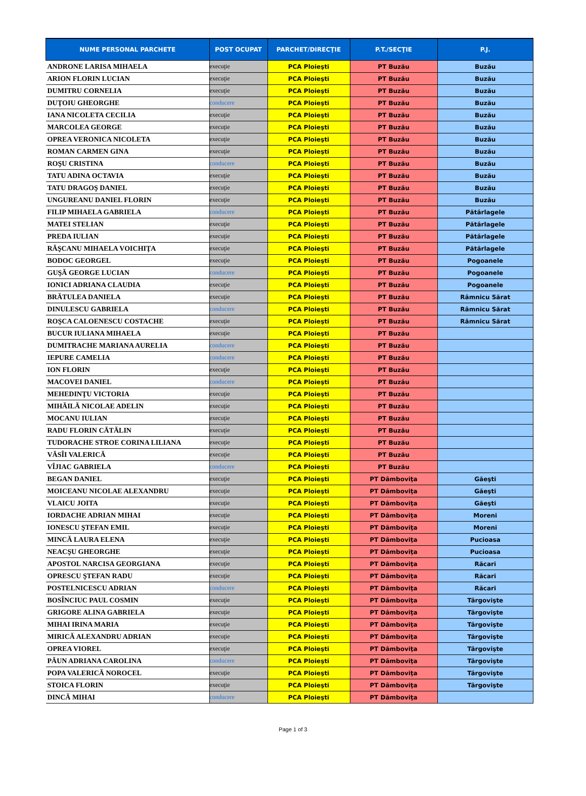| NUME PERSONAL PARCHETE | POST OCUPAT | PARCHET/DIRECŢIE | P.T./SECŢIE | P.J. |
| --- | --- | --- | --- | --- |
| ANDRONE LARISA MIHAELA | execuţie | PCA Ploieşti | PT Buzău | Buzău |
| ARION FLORIN LUCIAN | execuţie | PCA Ploieşti | PT Buzău | Buzău |
| DUMITRU CORNELIA | execuţie | PCA Ploieşti | PT Buzău | Buzău |
| DUŢOIU GHEORGHE | conducere | PCA Ploieşti | PT Buzău | Buzău |
| IANA NICOLETA CECILIA | execuţie | PCA Ploieşti | PT Buzău | Buzău |
| MARCOLEA GEORGE | execuţie | PCA Ploieşti | PT Buzău | Buzău |
| OPREA VERONICA NICOLETA | execuţie | PCA Ploieşti | PT Buzău | Buzău |
| ROMAN CARMEN GINA | execuţie | PCA Ploieşti | PT Buzău | Buzău |
| ROŞU CRISTINA | conducere | PCA Ploieşti | PT Buzău | Buzău |
| TATU ADINA OCTAVIA | execuţie | PCA Ploieşti | PT Buzău | Buzău |
| TATU DRAGOŞ DANIEL | execuţie | PCA Ploieşti | PT Buzău | Buzău |
| UNGUREANU DANIEL FLORIN | execuţie | PCA Ploieşti | PT Buzău | Buzău |
| FILIP MIHAELA GABRIELA | conducere | PCA Ploieşti | PT Buzău | Pătârlagele |
| MATEI STELIAN | execuţie | PCA Ploieşti | PT Buzău | Pătârlagele |
| PREDA IULIAN | execuţie | PCA Ploieşti | PT Buzău | Pătârlagele |
| RĂŞCANU MIHAELA VOICHIŢA | execuţie | PCA Ploieşti | PT Buzău | Pătârlagele |
| BODOC GEORGEL | execuţie | PCA Ploieşti | PT Buzău | Pogoanele |
| GUŞĂ GEORGE LUCIAN | conducere | PCA Ploieşti | PT Buzău | Pogoanele |
| IONICI ADRIANA CLAUDIA | execuţie | PCA Ploieşti | PT Buzău | Pogoanele |
| BRĂTULEA DANIELA | execuţie | PCA Ploieşti | PT Buzău | Râmnicu Sărat |
| DINULESCU GABRIELA | conducere | PCA Ploieşti | PT Buzău | Râmnicu Sărat |
| ROŞCA CALOENESCU COSTACHE | execuţie | PCA Ploieşti | PT Buzău | Râmnicu Sărat |
| BUCUR IULIANA MIHAELA | execuţie | PCA Ploieşti | PT Buzău | |
| DUMITRACHE MARIANA AURELIA | conducere | PCA Ploieşti | PT Buzău | |
| IEPURE CAMELIA | conducere | PCA Ploieşti | PT Buzău | |
| ION FLORIN | execuţie | PCA Ploieşti | PT Buzău | |
| MACOVEI DANIEL | conducere | PCA Ploieşti | PT Buzău | |
| MEHEDINŢU VICTORIA | execuţie | PCA Ploieşti | PT Buzău | |
| MIHĂILĂ NICOLAE ADELIN | execuţie | PCA Ploieşti | PT Buzău | |
| MOCANU IULIAN | execuţie | PCA Ploieşti | PT Buzău | |
| RADU FLORIN CĂTĂLIN | execuţie | PCA Ploieşti | PT Buzău | |
| TUDORACHE STROE CORINA LILIANA | execuţie | PCA Ploieşti | PT Buzău | |
| VĂSÎI VALERICĂ | execuţie | PCA Ploieşti | PT Buzău | |
| VÎJIAC GABRIELA | conducere | PCA Ploieşti | PT Buzău | |
| BEGAN DANIEL | execuţie | PCA Ploieşti | PT Dâmboviţa | Găeşti |
| MOICEANU NICOLAE ALEXANDRU | execuţie | PCA Ploieşti | PT Dâmboviţa | Găeşti |
| VLAICU JOITA | execuţie | PCA Ploieşti | PT Dâmboviţa | Găeşti |
| IORDACHE ADRIAN MIHAI | execuţie | PCA Ploieşti | PT Dâmboviţa | Moreni |
| IONESCU ŞTEFAN EMIL | execuţie | PCA Ploieşti | PT Dâmboviţa | Moreni |
| MINCĂ LAURA ELENA | execuţie | PCA Ploieşti | PT Dâmboviţa | Pucioasa |
| NEACŞU GHEORGHE | execuţie | PCA Ploieşti | PT Dâmboviţa | Pucioasa |
| APOSTOL NARCISA GEORGIANA | execuţie | PCA Ploieşti | PT Dâmboviţa | Răcari |
| OPRESCU ŞTEFAN RADU | execuţie | PCA Ploieşti | PT Dâmboviţa | Răcari |
| POSTELNICESCU ADRIAN | conducere | PCA Ploieşti | PT Dâmboviţa | Răcari |
| BOSÎNCIUC PAUL COSMIN | execuţie | PCA Ploieşti | PT Dâmboviţa | Târgovişte |
| GRIGORE ALINA GABRIELA | execuţie | PCA Ploieşti | PT Dâmboviţa | Târgovişte |
| MIHAI IRINA MARIA | execuţie | PCA Ploieşti | PT Dâmboviţa | Târgovişte |
| MIRICĂ ALEXANDRU ADRIAN | execuţie | PCA Ploieşti | PT Dâmboviţa | Târgovişte |
| OPREA VIOREL | execuţie | PCA Ploieşti | PT Dâmboviţa | Târgovişte |
| PĂUN ADRIANA CAROLINA | conducere | PCA Ploieşti | PT Dâmboviţa | Târgovişte |
| POPA VALERICĂ NOROCEL | execuţie | PCA Ploieşti | PT Dâmboviţa | Târgovişte |
| STOICA FLORIN | execuţie | PCA Ploieşti | PT Dâmboviţa | Târgovişte |
| DINCĂ MIHAI | conducere | PCA Ploieşti | PT Dâmboviţa | |
Page 1 of 3